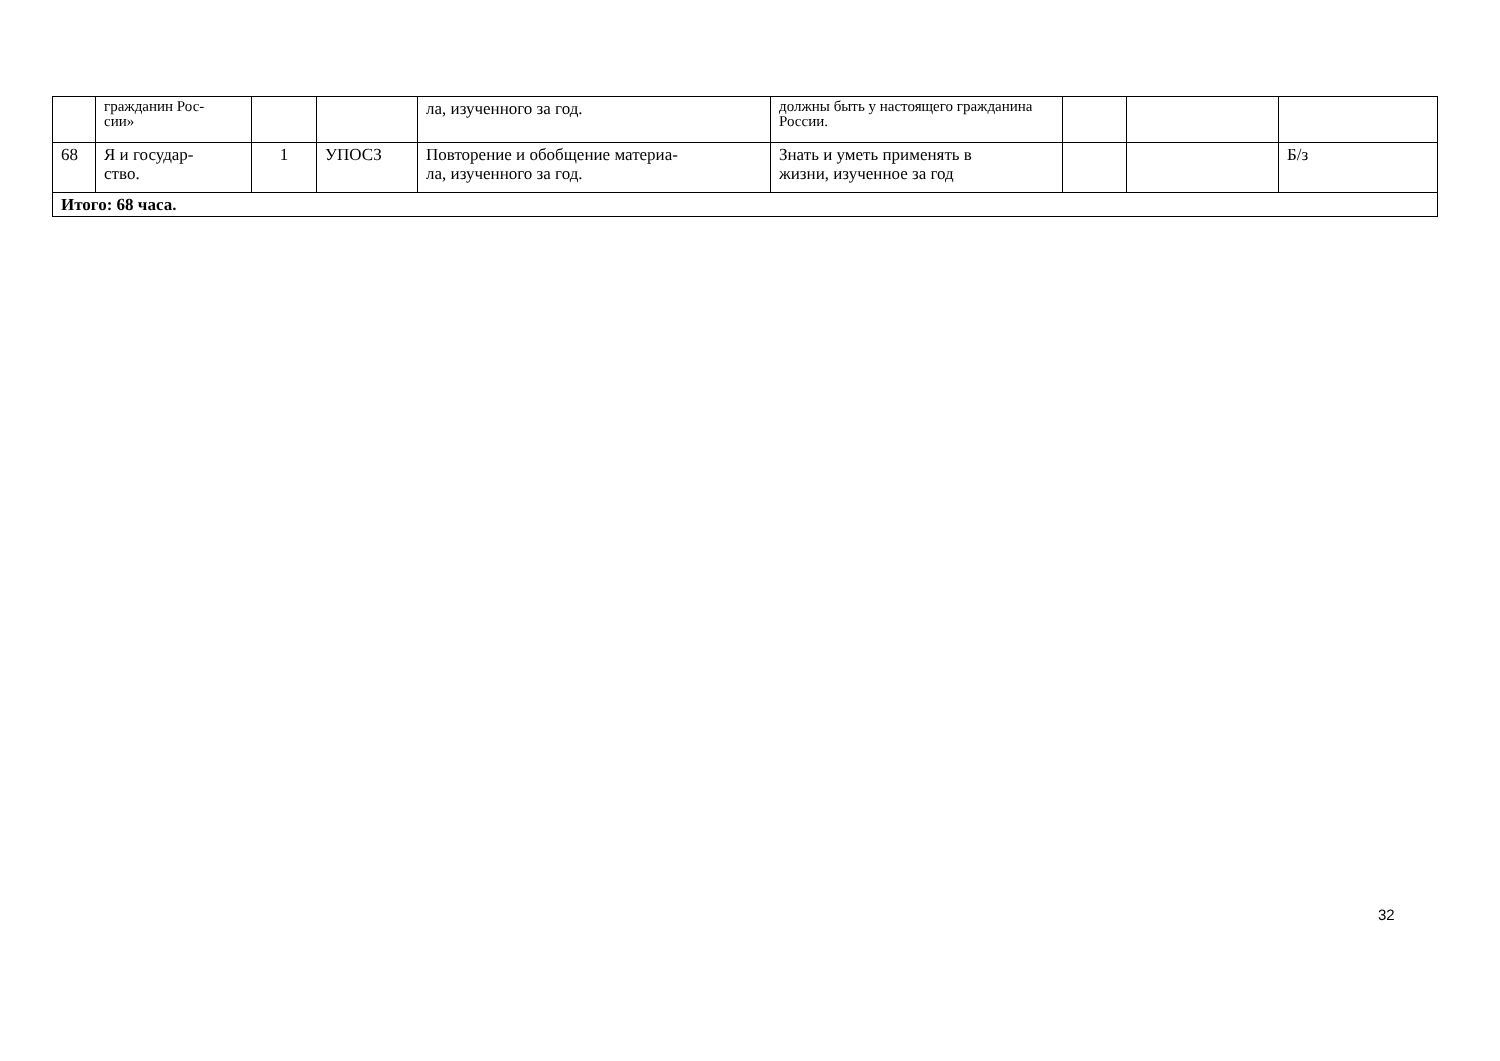| | гражданин Рос- сии» | | | ла, изученного за год. | должны быть у настоящего гражданина России. | | | |
| 68 | Я и государ- ство. | 1 | УПОСЗ | Повторение и обобщение материа- ла, изученного за год. | Знать и уметь применять в жизни, изученное за год | | | Б/з |
| Итого: 68 часа. | | | | | | | | |
32